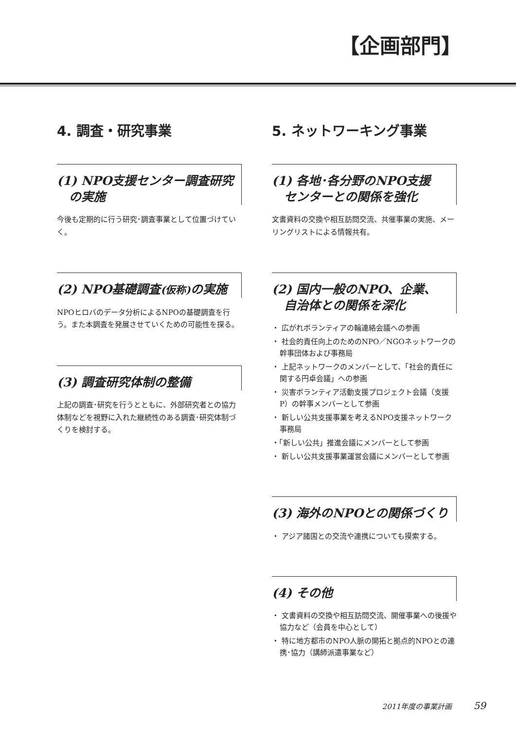【企画部門】
4. 調査・研究事業
(1) NPO支援センター調査研究
　の実施
今後も定期的に行う研究･調査事業として位置づけていく。
(2) NPO基礎調査(仮称) の実施
NPOヒロバのデータ分析によるNPOの基礎調査を行う。また本調査を発展させていくための可能性を探る。
(3) 調査研究体制の整備
上記の調査･研究を行うとともに、外部研究者との協力体制などを視野に入れた継続性のある調査･研究体制づくりを検討する。
5. ネットワーキング事業
(1) 各地･各分野のNPO支援
　センターとの関係を強化
文書資料の交換や相互訪問交流、共催事業の実施、メーリングリストによる情報共有。
(2) 国内一般のNPO、企業、
　自治体との関係を深化
・ 広がれボランティアの輪連絡会議への参画
・ 社会的責任向上のためのNPO／NGOネットワークの幹事団体および事務局
・ 上記ネットワークのメンバーとして、「社会的責任に関する円卓会議」への参画
・ 災害ボランティア活動支援プロジェクト会議（支援P）の幹事メンバーとして参画
・ 新しい公共支援事業を考えるNPO支援ネットワーク事務局
・「新しい公共」推進会議にメンバーとして参画
・ 新しい公共支援事業運営会議にメンバーとして参画
(3) 海外のNPOとの関係づくり
・ アジア諸国との交流や連携についても摸索する。
(4) その他
・ 文書資料の交換や相互訪問交流、開催事業への後援や協力など（会員を中心として）
・ 特に地方都市のNPO人脈の開拓と拠点的NPOとの連携･協力（講師派遣事業など）
2011年度の事業計画 59